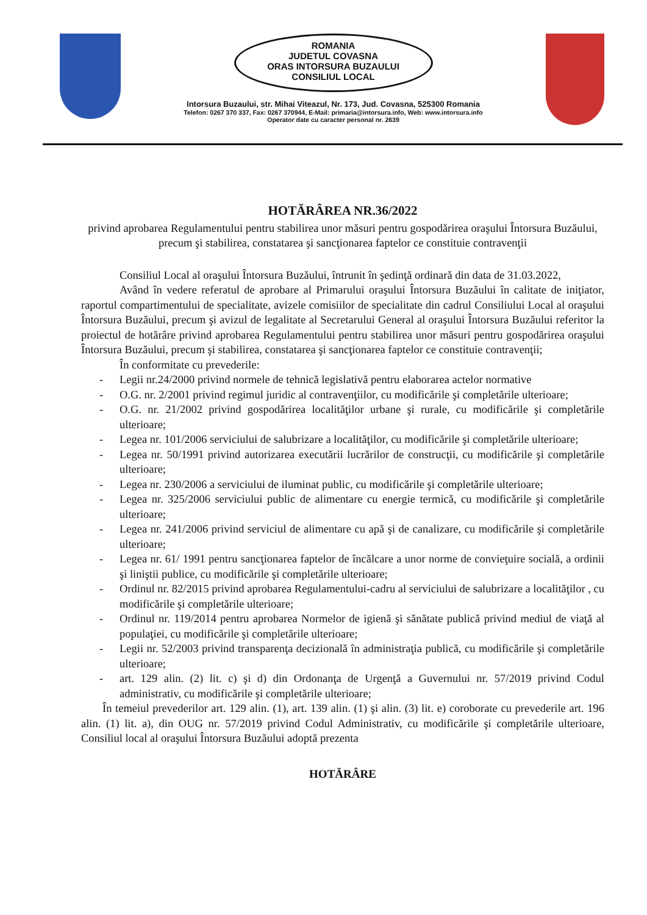ROMANIA
JUDETUL COVASNA
ORAS INTORSURA BUZAULUI
CONSILIUL LOCAL
Intorsura Buzaului, str. Mihai Viteazul, Nr. 173, Jud. Covasna, 525300 Romania
Telefon: 0267 370 337, Fax: 0267 370944, E-Mail: primaria@intorsura.info, Web: www.intorsura.info
Operator date cu caracter personal nr. 2639
HOTĂRÂREA NR.36/2022
privind aprobarea Regulamentului pentru stabilirea unor măsuri pentru gospodărirea oraşului Întorsura Buzăului, precum şi stabilirea, constatarea şi sancţionarea faptelor ce constituie contravenţii
Consiliul Local al oraşului Întorsura Buzăului, întrunit în şedinţă ordinară din data de 31.03.2022,
Având în vedere referatul de aprobare al Primarului oraşului Întorsura Buzăului în calitate de iniţiator, raportul compartimentului de specialitate, avizele comisiilor de specialitate din cadrul Consiliului Local al oraşului Întorsura Buzăului, precum şi avizul de legalitate al Secretarului General al oraşului Întorsura Buzăului referitor la proiectul de hotărâre privind aprobarea Regulamentului pentru stabilirea unor măsuri pentru gospodărirea oraşului Întorsura Buzăului, precum şi stabilirea, constatarea şi sancţionarea faptelor ce constituie contravenţii;
În conformitate cu prevederile:
- Legii nr.24/2000 privind normele de tehnică legislativă pentru elaborarea actelor normative
- O.G. nr. 2/2001 privind regimul juridic al contravenţiilor, cu modificările şi completările ulterioare;
- O.G. nr. 21/2002 privind gospodărirea localităţilor urbane şi rurale, cu modificările şi completările ulterioare;
- Legea nr. 101/2006 serviciului de salubrizare a localităţilor, cu modificările şi completările ulterioare;
- Legea nr. 50/1991 privind autorizarea executării lucrărilor de construcţii, cu modificările şi completările ulterioare;
- Legea nr. 230/2006 a serviciului de iluminat public, cu modificările şi completările ulterioare;
- Legea nr. 325/2006 serviciului public de alimentare cu energie termică, cu modificările şi completările ulterioare;
- Legea nr. 241/2006 privind serviciul de alimentare cu apă şi de canalizare, cu modificările şi completările ulterioare;
- Legea nr. 61/ 1991 pentru sancţionarea faptelor de încălcare a unor norme de convieţuire socială, a ordinii şi liniştii publice, cu modificările şi completările ulterioare;
- Ordinul nr. 82/2015 privind aprobarea Regulamentului-cadru al serviciului de salubrizare a localităţilor , cu modificările şi completările ulterioare;
- Ordinul nr. 119/2014 pentru aprobarea Normelor de igienă şi sănătate publică privind mediul de viaţă al populaţiei, cu modificările şi completările ulterioare;
- Legii nr. 52/2003 privind transparenţa decizională în administraţia publică, cu modificările şi completările ulterioare;
- art. 129 alin. (2) lit. c) şi d) din Ordonanţa de Urgenţă a Guvernului nr. 57/2019 privind Codul administrativ, cu modificările şi completările ulterioare;
În temeiul prevederilor art. 129 alin. (1), art. 139 alin. (1) şi alin. (3) lit. e) coroborate cu prevederile art. 196 alin. (1) lit. a), din OUG nr. 57/2019 privind Codul Administrativ, cu modificările şi completările ulterioare, Consiliul local al oraşului Întorsura Buzăului adoptă prezenta
HOTĂRÂRE